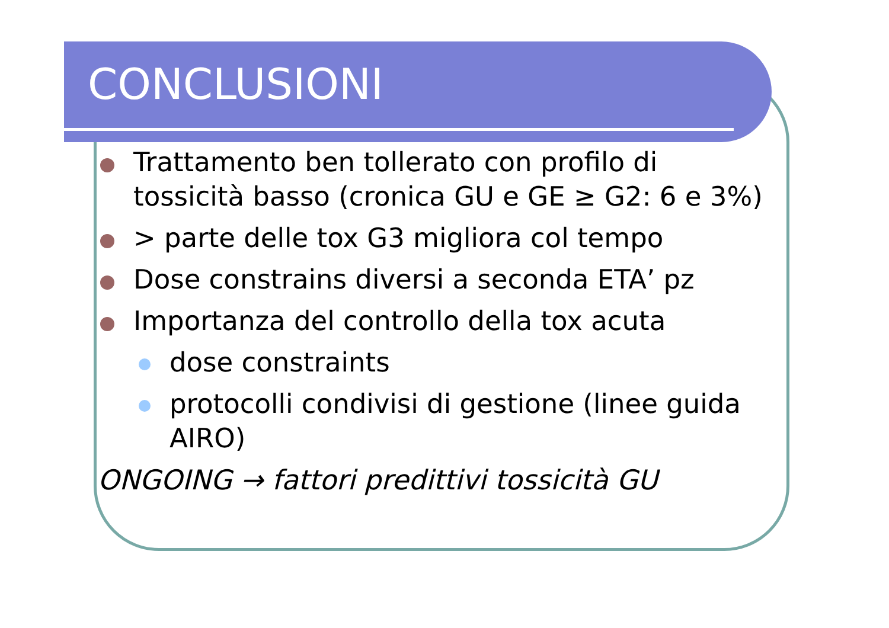CONCLUSIONI
Trattamento ben tollerato con profilo di tossicità basso (cronica GU e GE ≥ G2: 6 e 3%)
> parte delle tox G3 migliora col tempo
Dose constrains diversi a seconda ETA’ pz
Importanza del controllo della tox acuta
dose constraints
protocolli condivisi di gestione (linee guida AIRO)
ONGOING → fattori predittivi tossicità GU